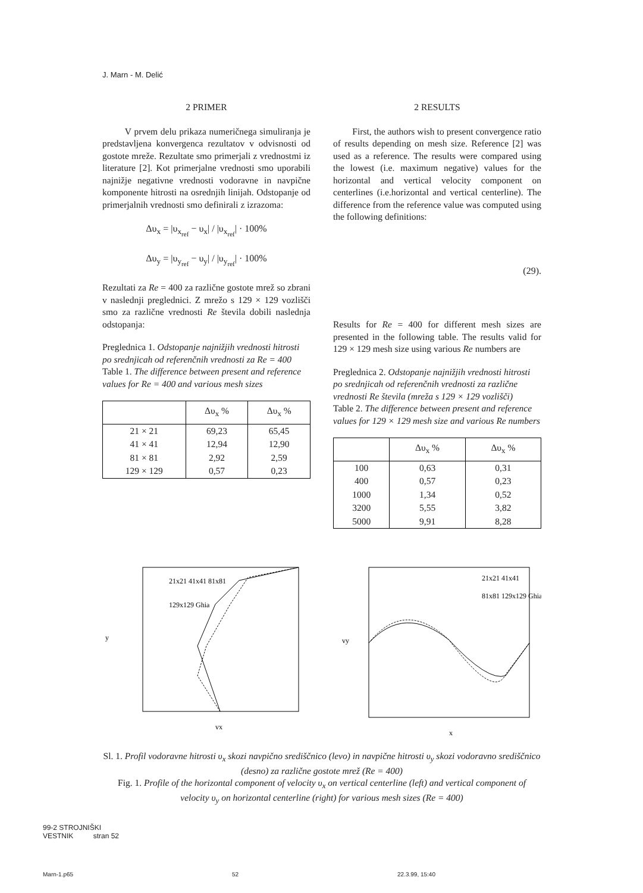J. Marn - M. Delić
2 PRIMER
V prvem delu prikaza numeričnega simuliranja je predstavljena konvergenca rezultatov v odvisnosti od gostote mreže. Rezultate smo primerjali z vrednostmi iz literature [2]. Kot primerjalne vrednosti smo uporabili najnižje negativne vrednosti vodoravne in navpične komponente hitrosti na osrednjih linijah. Odstopanje od primerjalnih vrednosti smo definirali z izrazoma:
Δυ<sub>x</sub> = |υ<sub>x<sub>ref</sub></sub> − υ<sub>x</sub>| / |υ<sub>x<sub>ref</sub></sub>| · 100%
Δυ<sub>y</sub> = |υ<sub>y<sub>ref</sub></sub> − υ<sub>y</sub>| / |υ<sub>y<sub>ref</sub></sub>| · 100%
Rezultati za Re = 400 za različne gostote mrež so zbrani v naslednji preglednici. Z mrežo s 129 × 129 vozlišči smo za različne vrednosti Re števila dobili naslednja odstopanja:
Preglednica 1. Odstopanje najnižjih vrednosti hitrosti po srednjicah od referenčnih vrednosti za Re = 400
Table 1. The difference between present and reference values for Re = 400 and various mesh sizes
| | Δυ<sub>x</sub> % | Δυ<sub>x</sub> % |
| --- | --- | --- |
| 21 × 21 | 69,23 | 65,45 |
| 41 × 41 | 12,94 | 12,90 |
| 81 × 81 | 2,92 | 2,59 |
| 129 × 129 | 0,57 | 0,23 |
2 RESULTS
First, the authors wish to present convergence ratio of results depending on mesh size. Reference [2] was used as a reference. The results were compared using the lowest (i.e. maximum negative) values for the horizontal and vertical velocity component on centerlines (i.e.horizontal and vertical centerline). The difference from the reference value was computed using the following definitions:
(29).
Results for Re = 400 for different mesh sizes are presented in the following table. The results valid for 129 × 129 mesh size using various Re numbers are
Preglednica 2. Odstopanje najnižjih vrednosti hitrosti po srednjicah od referenčnih vrednosti za različne vrednosti Re števila (mreža s 129 × 129 vozlišči)
Table 2. The difference between present and reference values for 129 × 129 mesh size and various Re numbers
| | Δυ<sub>x</sub> % | Δυ<sub>x</sub> % |
| --- | --- | --- |
| 100 | 0,63 | 0,31 |
| 400 | 0,57 | 0,23 |
| 1000 | 1,34 | 0,52 |
| 3200 | 5,55 | 3,82 |
| 5000 | 9,91 | 8,28 |
y
vx
21x21 41x41 81x81
129x129 Ghia
vy
x
21x21 41x41
81x81 129x129 Ghia
Sl. 1. Profil vodoravne hitrosti υ<sub>x</sub> skozi navpično središčnico (levo) in navpične hitrosti υ<sub>y</sub> skozi vodoravno središčnico (desno) za različne gostote mrež (Re = 400)
Fig. 1. Profile of the horizontal component of velocity υ<sub>x</sub> on vertical centerline (left) and vertical component of velocity υ<sub>y</sub> on horizontal centerline (right) for various mesh sizes (Re = 400)
99-2 STROJNIŠKI
VESTNIK stran 52
Marn-1.p65 52 22.3.99, 15:40